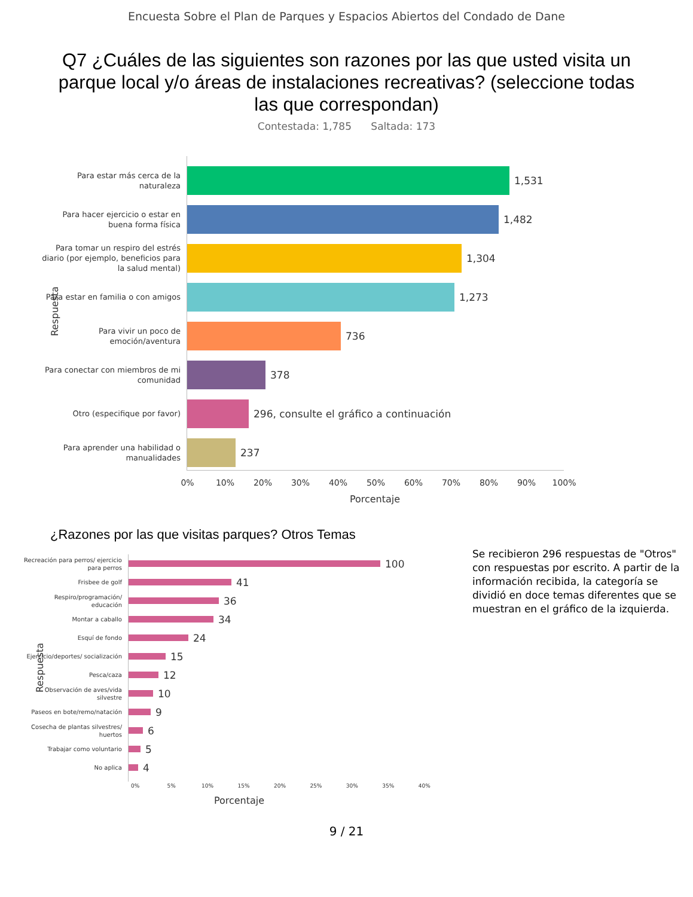Encuesta Sobre el Plan de Parques y Espacios Abiertos del Condado de Dane
Q7 ¿Cuáles de las siguientes son razones por las que usted visita un parque local y/o áreas de instalaciones recreativas? (seleccione todas las que correspondan)
Contestada: 1,785 Saltada: 173
Respuesta
Para estar más cerca de la naturaleza
1,531
Para hacer ejercicio o estar en buena forma física
1,482
Para tomar un respiro del estrés diario (por ejemplo, beneficios para la salud mental)
1,304
Para estar en familia o con amigos
1,273
Para vivir un poco de emoción/aventura
736
Para conectar con miembros de mi comunidad
378
Otro (especifique por favor)
296, consulte el gráfico a continuación
Para aprender una habilidad o manualidades
237
0% 10% 20% 30% 40% 50% 60% 70% 80% 90% 100%
Porcentaje
¿Razones por las que visitas parques? Otros Temas
Respuesta
Recreación para perros/ ejercicio para perros
100
Frisbee de golf
41
Respiro/programación/ educación
36
Montar a caballo
34
Esquí de fondo
24
Ejercicio/deportes/ socialización
15
Pesca/caza
12
Observación de aves/vida silvestre
10
Paseos en bote/remo/natación
9
Cosecha de plantas silvestres/ huertos
6
Trabajar como voluntario
5
No aplica
4
0% 5% 10% 15% 20% 25% 30% 35% 40%
Porcentaje
Se recibieron 296 respuestas de "Otros" con respuestas por escrito. A partir de la información recibida, la categoría se dividió en doce temas diferentes que se muestran en el gráfico de la izquierda.
9 / 21